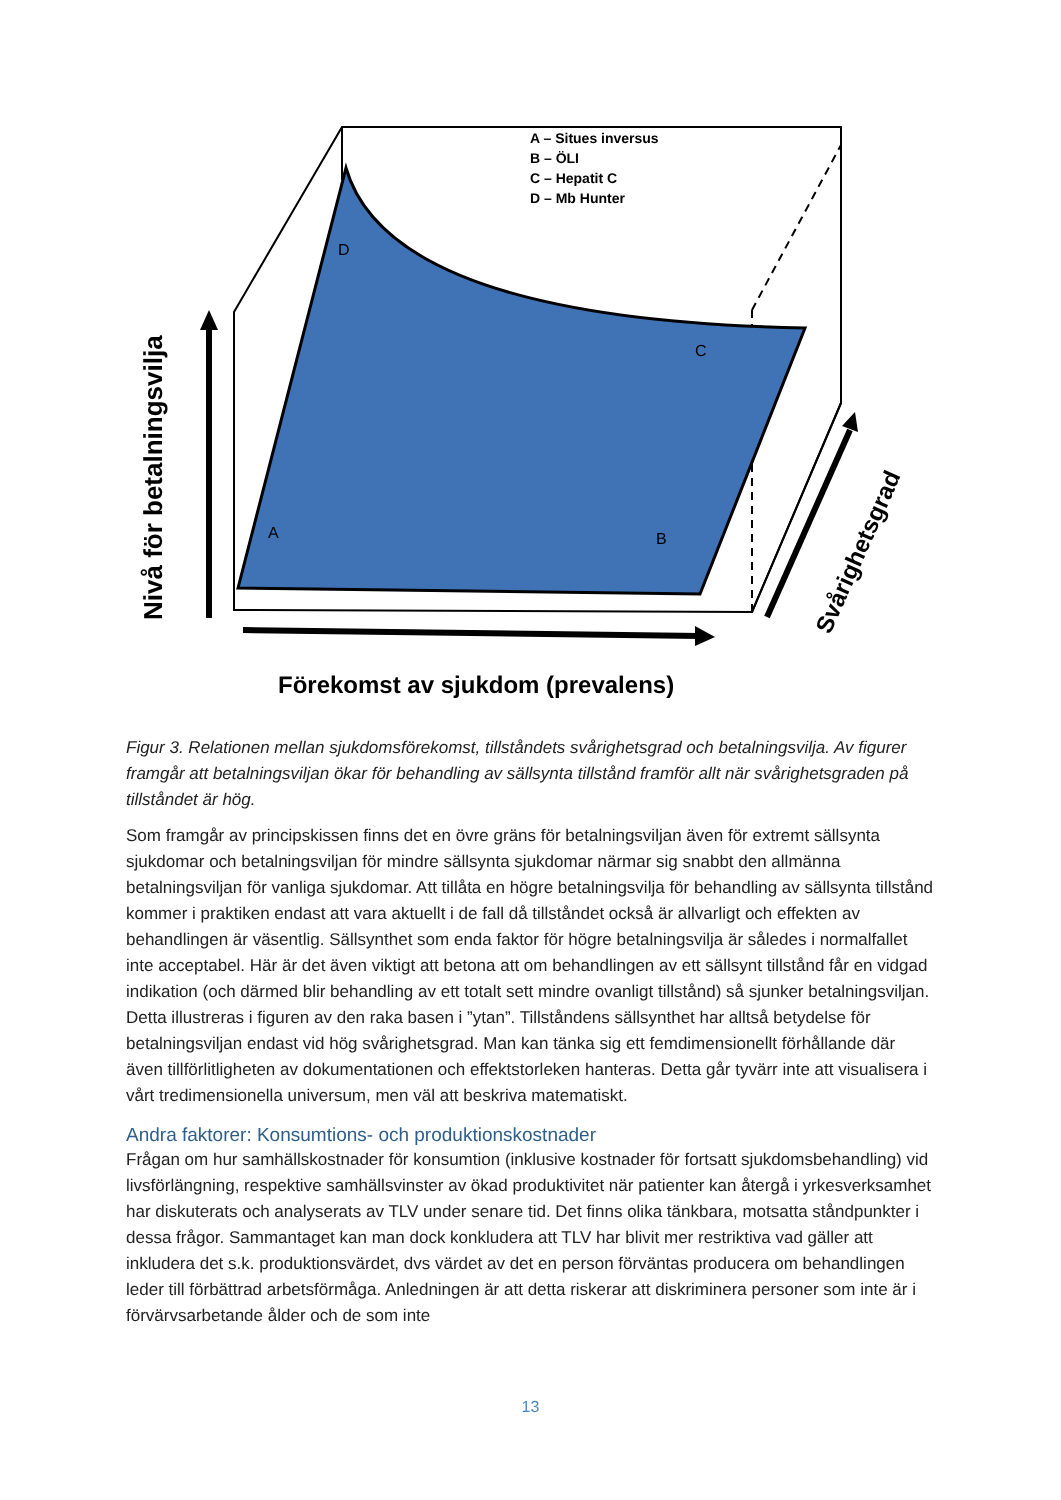A – Situes inversus
B – ÖLI
C – Hepatit C
D – Mb Hunter
D
C
A
B
Nivå för betalningsvilja
Svårighetsgrad
Förekomst av sjukdom (prevalens)
Figur 3. Relationen mellan sjukdomsförekomst, tillståndets svårighetsgrad och betalningsvilja. Av figurer framgår att betalningsviljan ökar för behandling av sällsynta tillstånd framför allt när svårighetsgraden på tillståndet är hög.
Som framgår av principskissen finns det en övre gräns för betalningsviljan även för extremt sällsynta sjukdomar och betalningsviljan för mindre sällsynta sjukdomar närmar sig snabbt den allmänna betalningsviljan för vanliga sjukdomar. Att tillåta en högre betalningsvilja för behandling av sällsynta tillstånd kommer i praktiken endast att vara aktuellt i de fall då tillståndet också är allvarligt och effekten av behandlingen är väsentlig. Sällsynthet som enda faktor för högre betalningsvilja är således i normalfallet inte acceptabel. Här är det även viktigt att betona att om behandlingen av ett sällsynt tillstånd får en vidgad indikation (och därmed blir behandling av ett totalt sett mindre ovanligt tillstånd) så sjunker betalningsviljan. Detta illustreras i figuren av den raka basen i ”ytan”. Tillståndens sällsynthet har alltså betydelse för betalningsviljan endast vid hög svårighetsgrad. Man kan tänka sig ett femdimensionellt förhållande där även tillförlitligheten av dokumentationen och effektstorleken hanteras. Detta går tyvärr inte att visualisera i vårt tredimensionella universum, men väl att beskriva matematiskt.
Andra faktorer: Konsumtions- och produktionskostnader
Frågan om hur samhällskostnader för konsumtion (inklusive kostnader för fortsatt sjukdomsbehandling) vid livsförlängning, respektive samhällsvinster av ökad produktivitet när patienter kan återgå i yrkesverksamhet har diskuterats och analyserats av TLV under senare tid. Det finns olika tänkbara, motsatta ståndpunkter i dessa frågor. Sammantaget kan man dock konkludera att TLV har blivit mer restriktiva vad gäller att inkludera det s.k. produktionsvärdet, dvs värdet av det en person förväntas producera om behandlingen leder till förbättrad arbetsförmåga. Anledningen är att detta riskerar att diskriminera personer som inte är i förvärvsarbetande ålder och de som inte
13